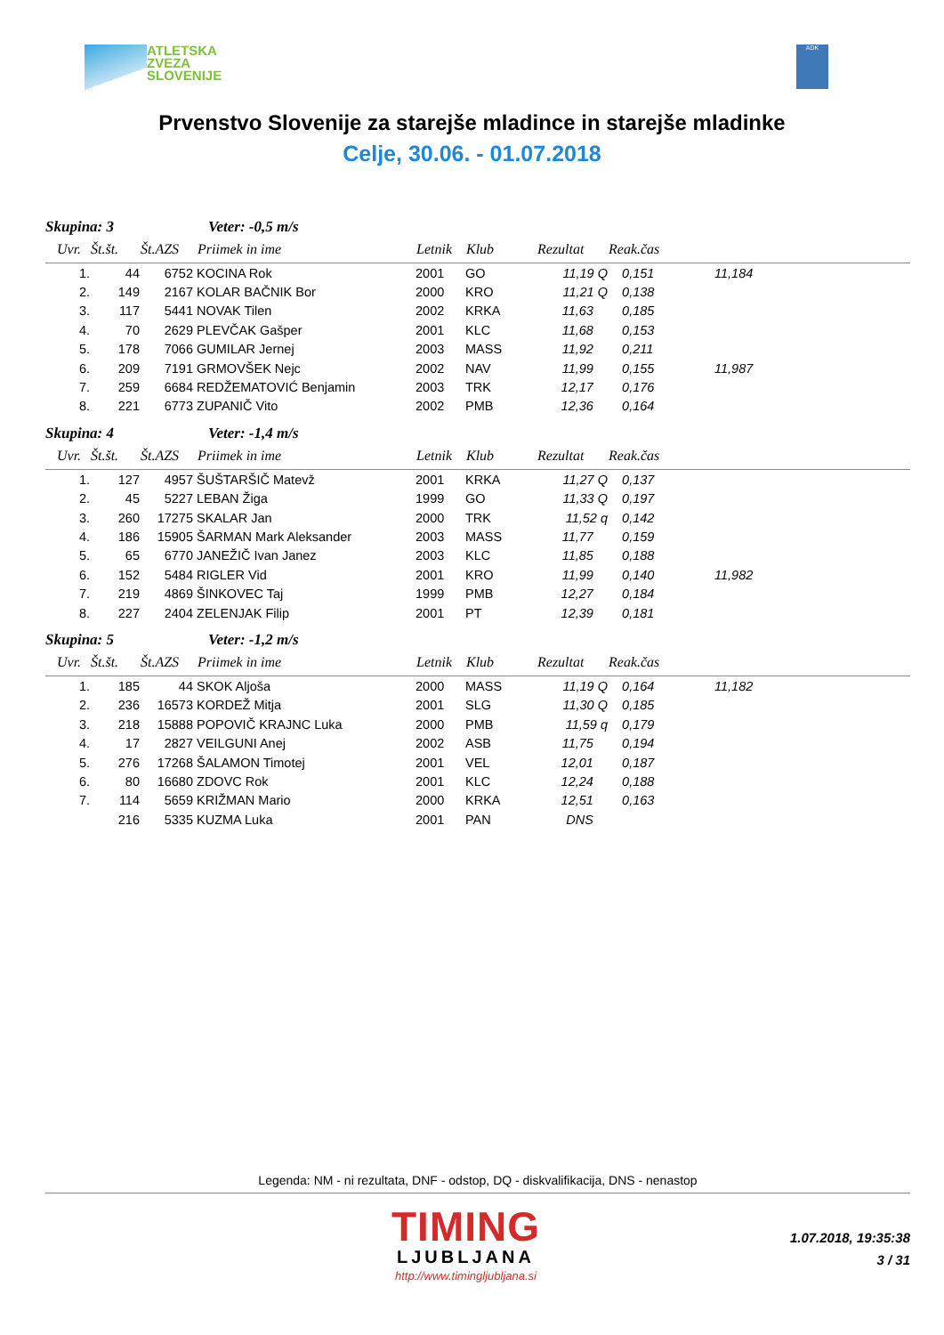ATLETSKA
ZVEZA
SLOVENIJE
ADK
Prvenstvo Slovenije za starejše mladince in starejše mladinke
Celje, 30.06. - 01.07.2018
| Skupina: 3 | | | Veter: -0,5 m/s | | | | | |
| Uvr. | Št.št. | Št.AZS | Priimek in ime | Letnik | Klub | Rezultat | Reak.čas | |
| 1. | 44 | 6752 | KOCINA Rok | 2001 | GO | 11,19 Q | 0,151 | 11,184 |
| 2. | 149 | 2167 | KOLAR BAČNIK Bor | 2000 | KRO | 11,21 Q | 0,138 | |
| 3. | 117 | 5441 | NOVAK Tilen | 2002 | KRKA | 11,63 | 0,185 | |
| 4. | 70 | 2629 | PLEVČAK Gašper | 2001 | KLC | 11,68 | 0,153 | |
| 5. | 178 | 7066 | GUMILAR Jernej | 2003 | MASS | 11,92 | 0,211 | |
| 6. | 209 | 7191 | GRMOVŠEK Nejc | 2002 | NAV | 11,99 | 0,155 | 11,987 |
| 7. | 259 | 6684 | REDŽEMATOVIĆ Benjamin | 2003 | TRK | 12,17 | 0,176 | |
| 8. | 221 | 6773 | ZUPANIČ Vito | 2002 | PMB | 12,36 | 0,164 | |
| Skupina: 4 | | | Veter: -1,4 m/s | | | | | |
| Uvr. | Št.št. | Št.AZS | Priimek in ime | Letnik | Klub | Rezultat | Reak.čas | |
| 1. | 127 | 4957 | ŠUŠTARŠIČ Matevž | 2001 | KRKA | 11,27 Q | 0,137 | |
| 2. | 45 | 5227 | LEBAN Žiga | 1999 | GO | 11,33 Q | 0,197 | |
| 3. | 260 | 17275 | SKALAR Jan | 2000 | TRK | 11,52 q | 0,142 | |
| 4. | 186 | 15905 | ŠARMAN Mark Aleksander | 2003 | MASS | 11,77 | 0,159 | |
| 5. | 65 | 6770 | JANEŽIČ Ivan Janez | 2003 | KLC | 11,85 | 0,188 | |
| 6. | 152 | 5484 | RIGLER Vid | 2001 | KRO | 11,99 | 0,140 | 11,982 |
| 7. | 219 | 4869 | ŠINKOVEC Taj | 1999 | PMB | 12,27 | 0,184 | |
| 8. | 227 | 2404 | ZELENJAK Filip | 2001 | PT | 12,39 | 0,181 | |
| Skupina: 5 | | | Veter: -1,2 m/s | | | | | |
| Uvr. | Št.št. | Št.AZS | Priimek in ime | Letnik | Klub | Rezultat | Reak.čas | |
| 1. | 185 | 44 | SKOK Aljoša | 2000 | MASS | 11,19 Q | 0,164 | 11,182 |
| 2. | 236 | 16573 | KORDEŽ Mitja | 2001 | SLG | 11,30 Q | 0,185 | |
| 3. | 218 | 15888 | POPOVIČ KRAJNC Luka | 2000 | PMB | 11,59 q | 0,179 | |
| 4. | 17 | 2827 | VEILGUNI Anej | 2002 | ASB | 11,75 | 0,194 | |
| 5. | 276 | 17268 | ŠALAMON Timotej | 2001 | VEL | 12,01 | 0,187 | |
| 6. | 80 | 16680 | ZDOVC Rok | 2001 | KLC | 12,24 | 0,188 | |
| 7. | 114 | 5659 | KRIŽMAN Mario | 2000 | KRKA | 12,51 | 0,163 | |
| | 216 | 5335 | KUZMA Luka | 2001 | PAN | DNS | | |
Legenda: NM - ni rezultata, DNF - odstop, DQ - diskvalifikacija, DNS - nenastop
TIMING
LJUBLJANA
http://www.timingljubljana.si
1.07.2018, 19:35:38
3 / 31